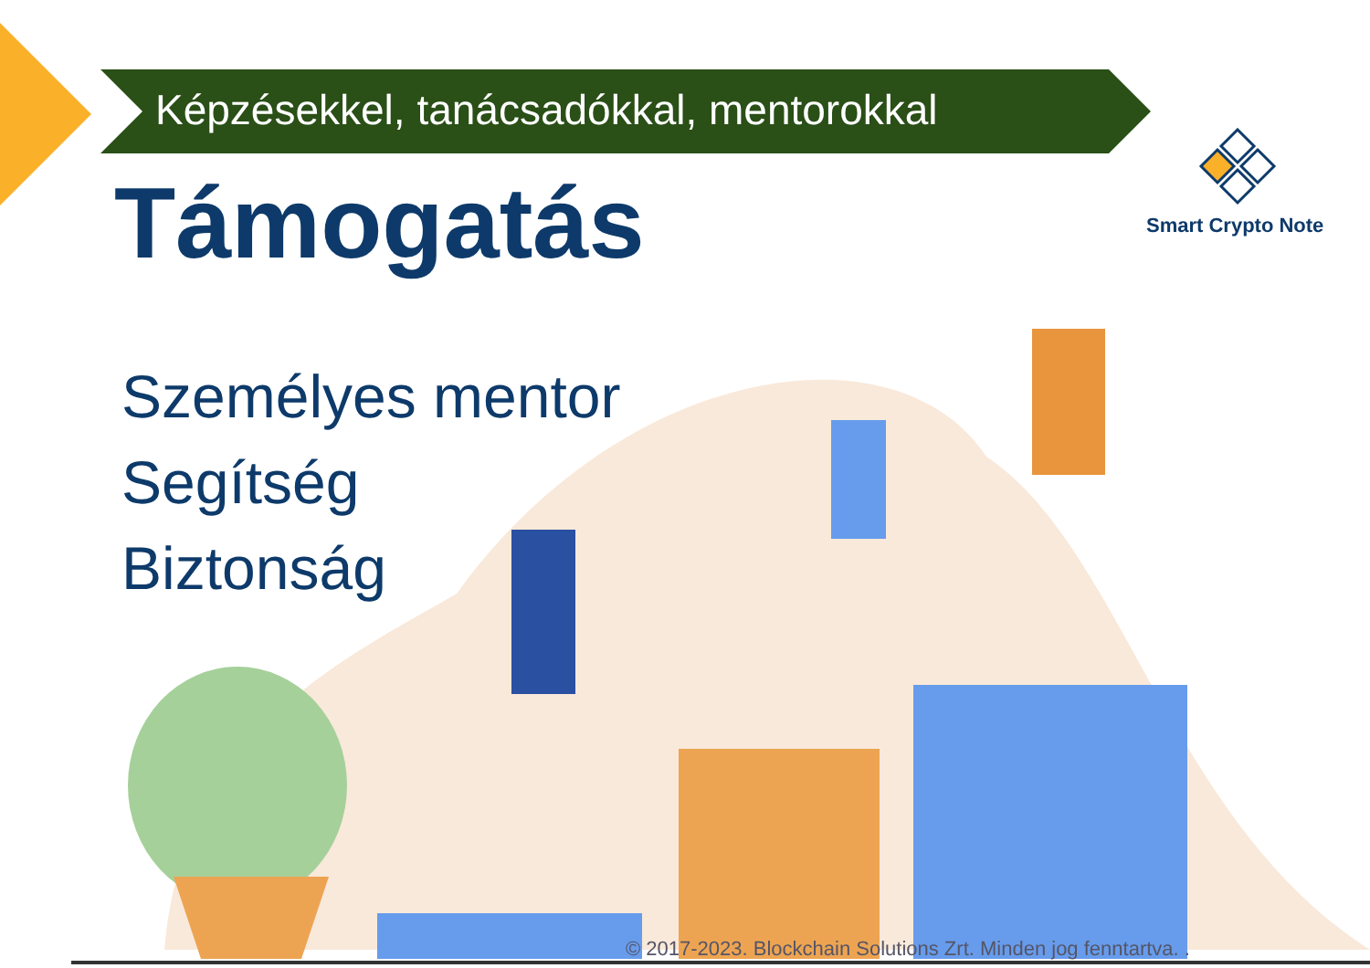Képzésekkel, tanácsadókkal, mentorokkal
Smart Crypto Note
Támogatás
Személyes mentor
Segítség
Biztonság
© 2017-2023. Blockchain Solutions Zrt. Minden jog fenntartva. .